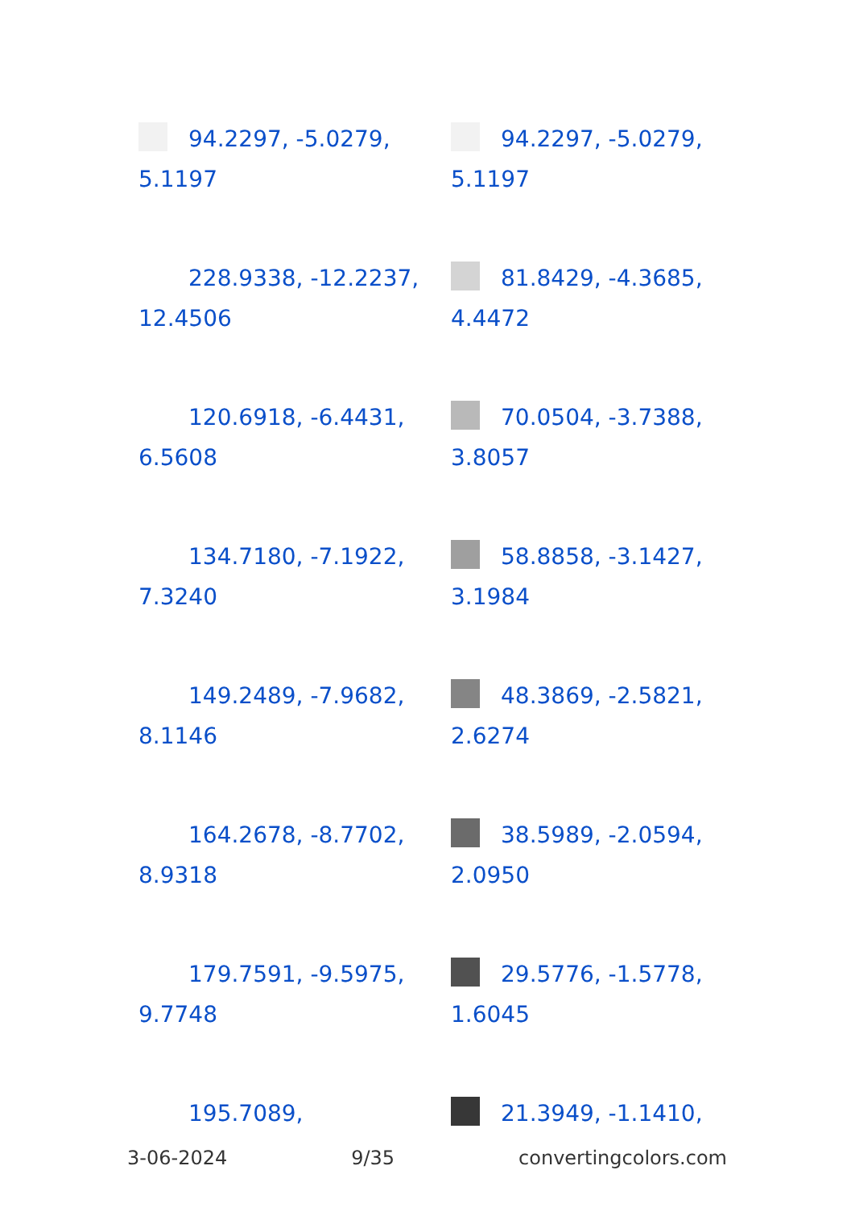94.2297, -5.0279, 5.1197
94.2297, -5.0279, 5.1197
228.9338, -12.2237, 12.4506
81.8429, -4.3685, 4.4472
120.6918, -6.4431, 6.5608
70.0504, -3.7388, 3.8057
134.7180, -7.1922, 7.3240
58.8858, -3.1427, 3.1984
149.2489, -7.9682, 8.1146
48.3869, -2.5821, 2.6274
164.2678, -8.7702, 8.9318
38.5989, -2.0594, 2.0950
179.7591, -9.5975, 9.7748
29.5776, -1.5778, 1.6045
195.7089,
21.3949, -1.1410,
3-06-2024 9/35 convertingcolors.com